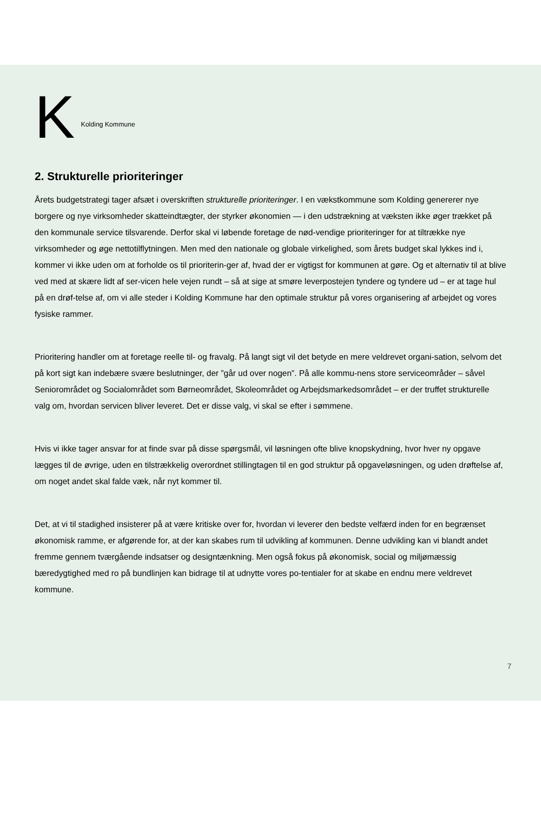K Kolding Kommune
2. Strukturelle prioriteringer
Årets budgetstrategi tager afsæt i overskriften strukturelle prioriteringer. I en vækstkommune som Kolding genererer nye borgere og nye virksomheder skatteindtægter, der styrker økonomien — i den udstrækning at væksten ikke øger trækket på den kommunale service tilsvarende. Derfor skal vi løbende foretage de nød-vendige prioriteringer for at tiltrække nye virksomheder og øge nettotilflytningen. Men med den nationale og globale virkelighed, som årets budget skal lykkes ind i, kommer vi ikke uden om at forholde os til prioriterin-ger af, hvad der er vigtigst for kommunen at gøre. Og et alternativ til at blive ved med at skære lidt af ser-vicen hele vejen rundt – så at sige at smøre leverpostejen tyndere og tyndere ud – er at tage hul på en drøf-telse af, om vi alle steder i Kolding Kommune har den optimale struktur på vores organisering af arbejdet og vores fysiske rammer.
Prioritering handler om at foretage reelle til- og fravalg. På langt sigt vil det betyde en mere veldrevet organi-sation, selvom det på kort sigt kan indebære svære beslutninger, der ”går ud over nogen”. På alle kommu-nens store serviceområder – såvel Seniorområdet og Socialområdet som Børneområdet, Skoleområdet og Arbejdsmarkedsområdet – er der truffet strukturelle valg om, hvordan servicen bliver leveret. Det er disse valg, vi skal se efter i sømmene.
Hvis vi ikke tager ansvar for at finde svar på disse spørgsmål, vil løsningen ofte blive knopskydning, hvor hver ny opgave lægges til de øvrige, uden en tilstrækkelig overordnet stillingtagen til en god struktur på opgaveløsningen, og uden drøftelse af, om noget andet skal falde væk, når nyt kommer til.
Det, at vi til stadighed insisterer på at være kritiske over for, hvordan vi leverer den bedste velfærd inden for en begrænset økonomisk ramme, er afgørende for, at der kan skabes rum til udvikling af kommunen. Denne udvikling kan vi blandt andet fremme gennem tværgående indsatser og designtænkning. Men også fokus på økonomisk, social og miljømæssig bæredygtighed med ro på bundlinjen kan bidrage til at udnytte vores po-tentialer for at skabe en endnu mere veldrevet kommune.
7